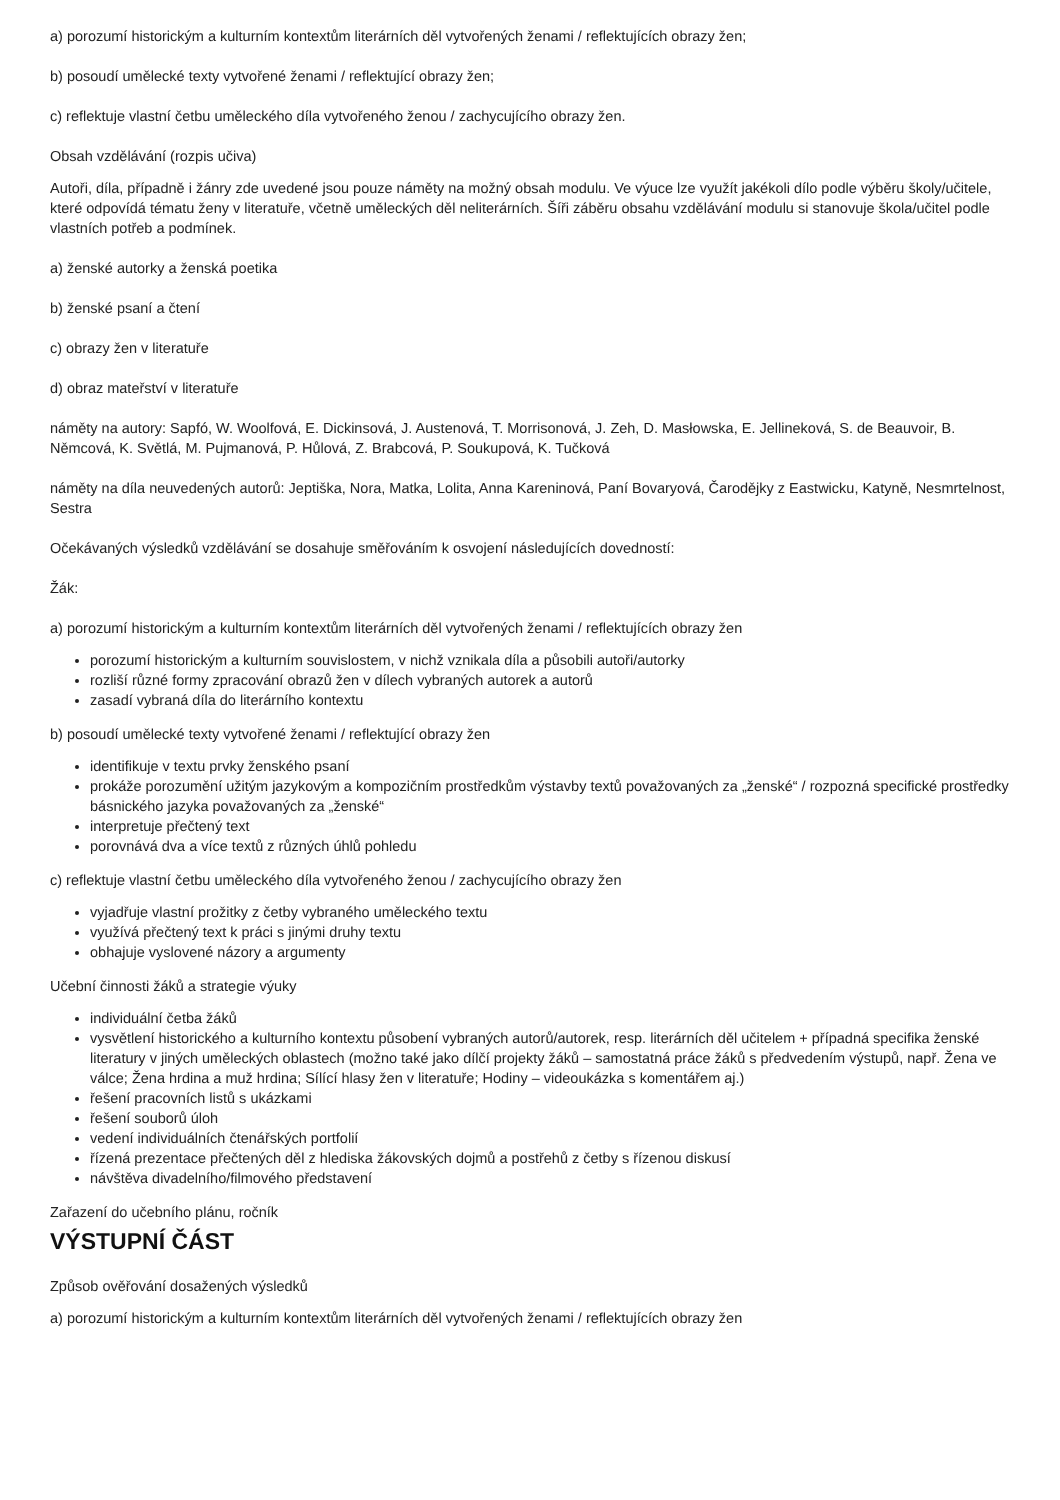a) porozumí historickým a kulturním kontextům literárních děl vytvořených ženami / reflektujících obrazy žen;
b) posoudí umělecké texty vytvořené ženami / reflektující obrazy žen;
c) reflektuje vlastní četbu uměleckého díla vytvořeného ženou / zachycujícího obrazy žen.
Obsah vzdělávání (rozpis učiva)
Autoři, díla, případně i žánry zde uvedené jsou pouze náměty na možný obsah modulu. Ve výuce lze využít jakékoli dílo podle výběru školy/učitele, které odpovídá tématu ženy v literatuře, včetně uměleckých děl neliterárních. Šíři záběru obsahu vzdělávání modulu si stanovuje škola/učitel podle vlastních potřeb a podmínek.
a) ženské autorky a ženská poetika
b) ženské psaní a čtení
c) obrazy žen v literatuře
d) obraz mateřství v literatuře
náměty na autory: Sapfó, W. Woolfová, E. Dickinsová, J. Austenová, T. Morrisonová, J. Zeh, D. Masłowska, E. Jellineková, S. de Beauvoir, B. Němcová, K. Světlá, M. Pujmanová, P. Hůlová, Z. Brabcová, P. Soukupová, K. Tučková
náměty na díla neuvedených autorů: Jeptiška, Nora, Matka, Lolita, Anna Kareninová, Paní Bovaryová, Čarodějky z Eastwicku, Katyně, Nesmrtelnost, Sestra
Očekávaných výsledků vzdělávání se dosahuje směřováním k osvojení následujících dovedností:
Žák:
a) porozumí historickým a kulturním kontextům literárních děl vytvořených ženami / reflektujících obrazy žen
porozumí historickým a kulturním souvislostem, v nichž vznikala díla a působili autoři/autorky
rozliší různé formy zpracování obrazů žen v dílech vybraných autorek a autorů
zasadí vybraná díla do literárního kontextu
b) posoudí umělecké texty vytvořené ženami / reflektující obrazy žen
identifikuje v textu prvky ženského psaní
prokáže porozumění užitým jazykovým a kompozičním prostředkům výstavby textů považovaných za „ženské“ / rozpozná specifické prostředky básnického jazyka považovaných za „ženské“
interpretuje přečtený text
porovnává dva a více textů z různých úhlů pohledu
c) reflektuje vlastní četbu uměleckého díla vytvořeného ženou / zachycujícího obrazy žen
vyjadřuje vlastní prožitky z četby vybraného uměleckého textu
využívá přečtený text k práci s jinými druhy textu
obhajuje vyslovené názory a argumenty
Učební činnosti žáků a strategie výuky
individuální četba žáků
vysvětlení historického a kulturního kontextu působení vybraných autorů/autorek, resp. literárních děl učitelem + případná specifika ženské literatury v jiných uměleckých oblastech (možno také jako dílčí projekty žáků – samostatná práce žáků s předvedením výstupů, např. Žena ve válce; Žena hrdina a muž hrdina; Sílící hlasy žen v literatuře; Hodiny – videoukázka s komentářem aj.)
řešení pracovních listů s ukázkami
řešení souborů úloh
vedení individuálních čtenářských portfolií
řízená prezentace přečtených děl z hlediska žákovských dojmů a postřehů z četby s řízenou diskusí
návštěva divadelního/filmového představení
Zařazení do učebního plánu, ročník
VÝSTUPNÍ ČÁST
Způsob ověřování dosažených výsledků
a) porozumí historickým a kulturním kontextům literárních děl vytvořených ženami / reflektujících obrazy žen